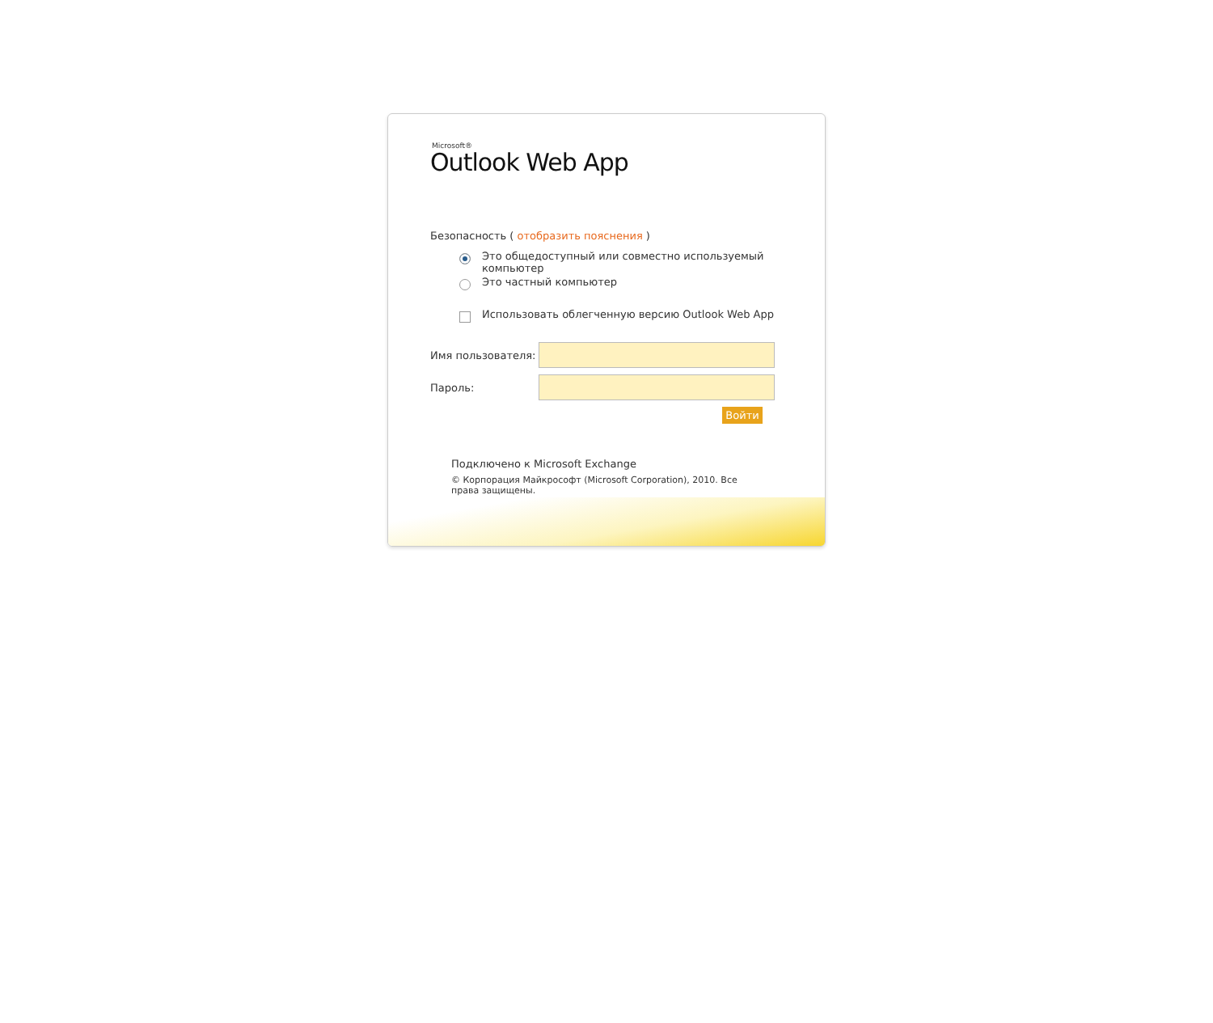Microsoft®
Outlook Web App
Безопасность ( отобразить пояснения )
Это общедоступный или совместно используемый
компьютер
Это частный компьютер
Использовать облегченную версию Outlook Web App
Имя пользователя:
Пароль:
Войти
Подключено к Microsoft Exchange
© Корпорация Майкрософт (Microsoft Corporation), 2010. Все права защищены.